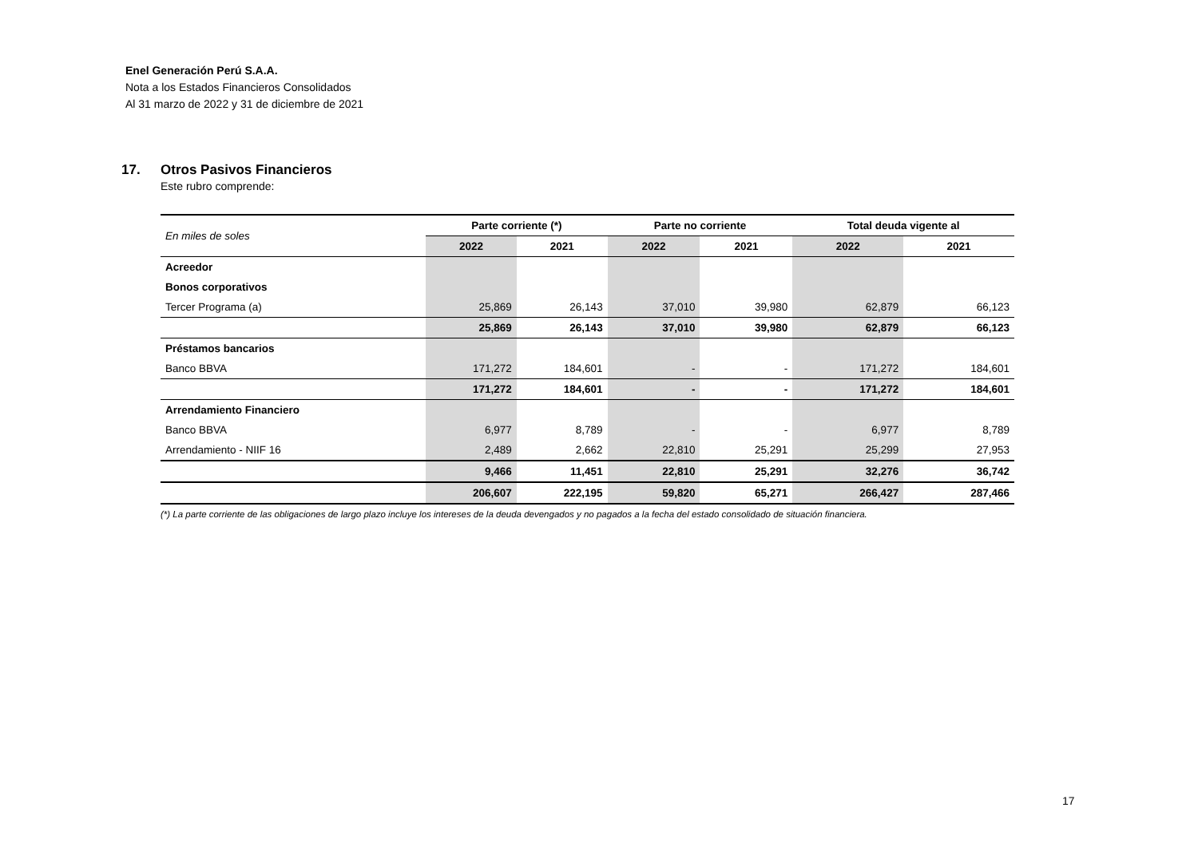Enel Generación Perú S.A.A.
Nota a los Estados Financieros Consolidados
Al 31 marzo de 2022 y 31 de diciembre de 2021
17. Otros Pasivos Financieros
Este rubro comprende:
| En miles de soles | Parte corriente (*) | | Parte no corriente | | Total deuda vigente al | |
| | 2022 | 2021 | 2022 | 2021 | 2022 | 2021 |
| Acreedor | | | | | | |
| Bonos corporativos | | | | | | |
| Tercer Programa (a) | 25,869 | 26,143 | 37,010 | 39,980 | 62,879 | 66,123 |
| | 25,869 | 26,143 | 37,010 | 39,980 | 62,879 | 66,123 |
| Préstamos bancarios | | | | | | |
| Banco BBVA | 171,272 | 184,601 | - | - | 171,272 | 184,601 |
| | 171,272 | 184,601 | - | - | 171,272 | 184,601 |
| Arrendamiento Financiero | | | | | | |
| Banco BBVA | 6,977 | 8,789 | - | - | 6,977 | 8,789 |
| Arrendamiento - NIIF 16 | 2,489 | 2,662 | 22,810 | 25,291 | 25,299 | 27,953 |
| | 9,466 | 11,451 | 22,810 | 25,291 | 32,276 | 36,742 |
| | 206,607 | 222,195 | 59,820 | 65,271 | 266,427 | 287,466 |
(*) La parte corriente de las obligaciones de largo plazo incluye los intereses de la deuda devengados y no pagados a la fecha del estado consolidado de situación financiera.
17